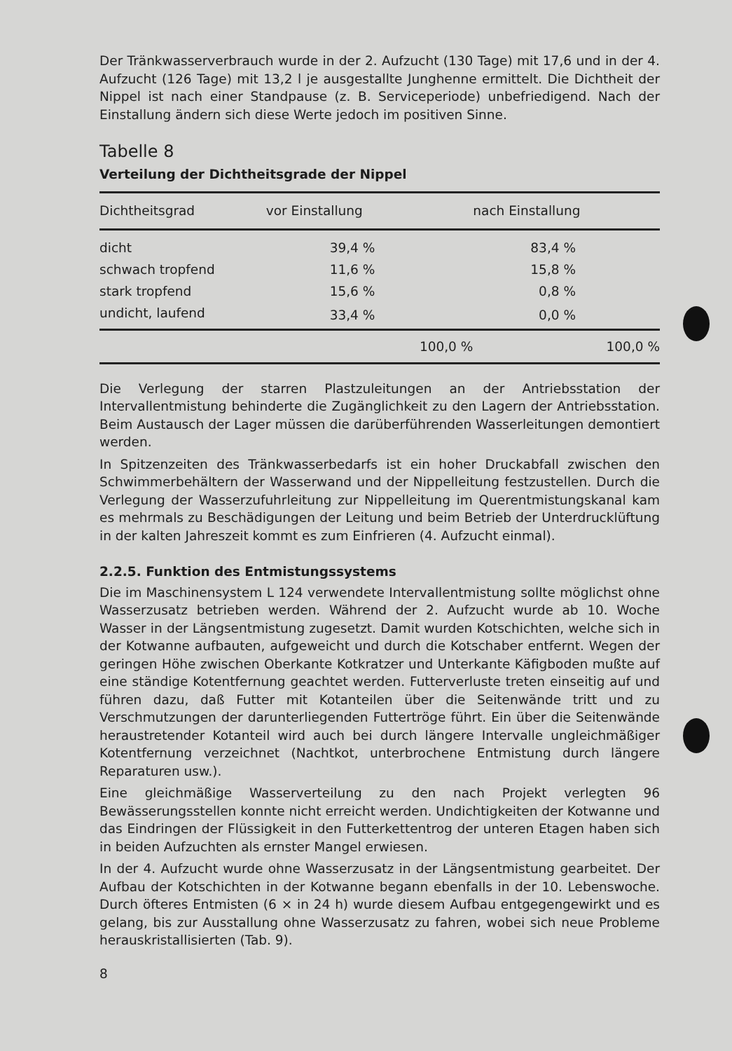Der Tränkwasserverbrauch wurde in der 2. Aufzucht (130 Tage) mit 17,6 und in der 4. Aufzucht (126 Tage) mit 13,2 l je ausgestallte Junghenne ermittelt. Die Dichtheit der Nippel ist nach einer Standpause (z. B. Serviceperiode) unbefriedigend. Nach der Einstallung ändern sich diese Werte jedoch im positiven Sinne.
Tabelle 8
Verteilung der Dichtheitsgrade der Nippel
| Dichtheitsgrad | vor Einstallung | nach Einstallung |
| --- | --- | --- |
| dicht | 39,4 % | 83,4 % |
| schwach tropfend | 11,6 % | 15,8 % |
| stark tropfend | 15,6 % | 0,8 % |
| undicht, laufend | 33,4 % | 0,0 % |
| | 100,0 % | 100,0 % |
Die Verlegung der starren Plastzuleitungen an der Antriebsstation der Intervallentmistung behinderte die Zugänglichkeit zu den Lagern der Antriebsstation. Beim Austausch der Lager müssen die darüberführenden Wasserleitungen demontiert werden.
In Spitzenzeiten des Tränkwasserbedarfs ist ein hoher Druckabfall zwischen den Schwimmerbehältern der Wasserwand und der Nippelleitung festzustellen. Durch die Verlegung der Wasserzufuhrleitung zur Nippelleitung im Querentmistungskanal kam es mehrmals zu Beschädigungen der Leitung und beim Betrieb der Unterdrucklüftung in der kalten Jahreszeit kommt es zum Einfrieren (4. Aufzucht einmal).
2.2.5. Funktion des Entmistungssystems
Die im Maschinensystem L 124 verwendete Intervallentmistung sollte möglichst ohne Wasserzusatz betrieben werden. Während der 2. Aufzucht wurde ab 10. Woche Wasser in der Längsentmistung zugesetzt. Damit wurden Kotschichten, welche sich in der Kotwanne aufbauten, aufgeweicht und durch die Kotschaber entfernt. Wegen der geringen Höhe zwischen Oberkante Kotkratzer und Unterkante Käfigboden mußte auf eine ständige Kotentfernung geachtet werden. Futterverluste treten einseitig auf und führen dazu, daß Futter mit Kotanteilen über die Seitenwände tritt und zu Verschmutzungen der darunterliegenden Futtertröge führt. Ein über die Seitenwände heraustretender Kotanteil wird auch bei durch längere Intervalle ungleichmäßiger Kotentfernung verzeichnet (Nachtkot, unterbrochene Entmistung durch längere Reparaturen usw.).
Eine gleichmäßige Wasserverteilung zu den nach Projekt verlegten 96 Bewässerungsstellen konnte nicht erreicht werden. Undichtigkeiten der Kotwanne und das Eindringen der Flüssigkeit in den Futterkettentrog der unteren Etagen haben sich in beiden Aufzuchten als ernster Mangel erwiesen.
In der 4. Aufzucht wurde ohne Wasserzusatz in der Längsentmistung gearbeitet. Der Aufbau der Kotschichten in der Kotwanne begann ebenfalls in der 10. Lebenswoche. Durch öfteres Entmisten (6 × in 24 h) wurde diesem Aufbau entgegengewirkt und es gelang, bis zur Ausstallung ohne Wasserzusatz zu fahren, wobei sich neue Probleme herauskristallisierten (Tab. 9).
8